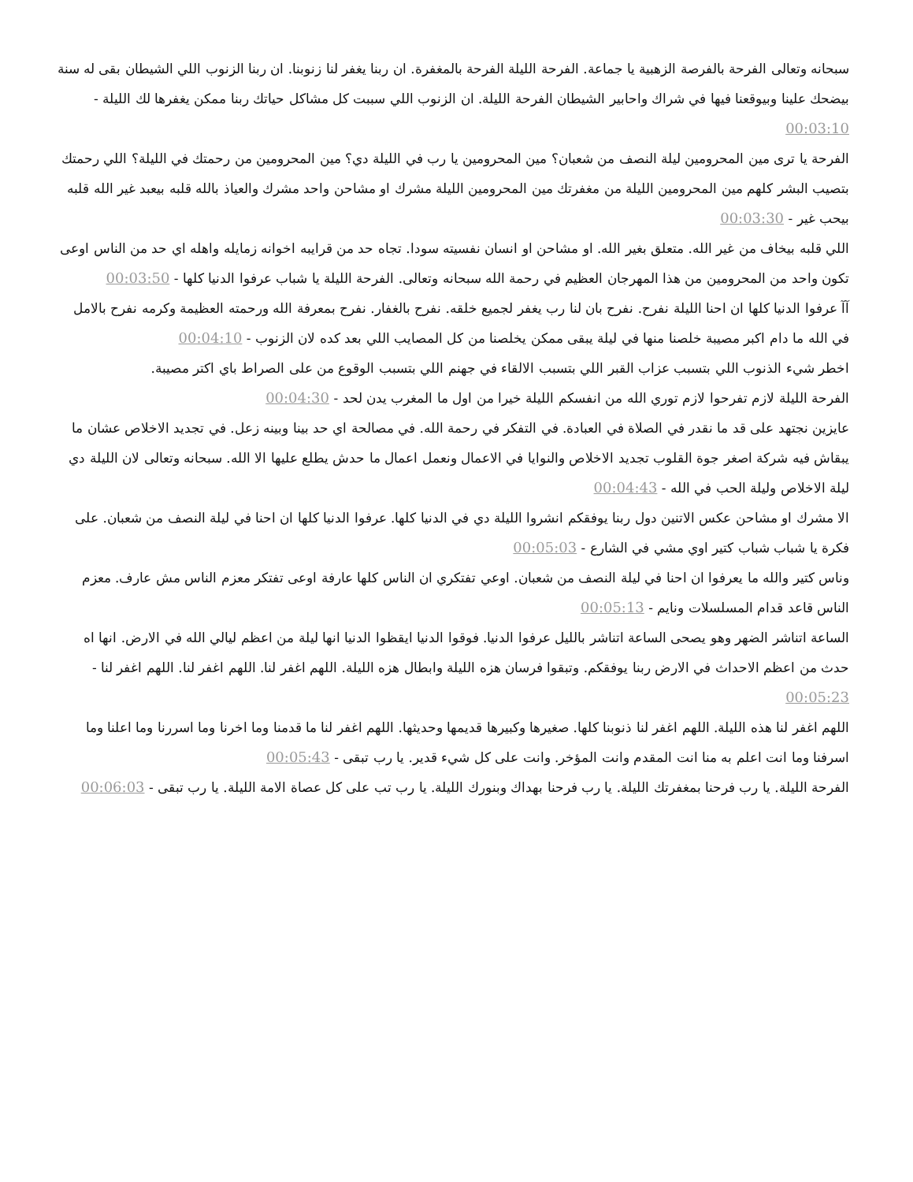سبحانه وتعالى الفرحة بالفرصة الزهبية يا جماعة. الفرحة الليلة الفرحة بالمغفرة. ان ربنا يغفر لنا زنوبنا. ان ربنا الزنوب اللي الشيطان بقى له سنة بيضحك علينا وبيوقعنا فيها في شراك واحابير الشيطان الفرحة الليلة. ان الزنوب اللي سببت كل مشاكل حياتك ربنا ممكن يغفرها لك الليلة - 00:03:10
الفرحة يا ترى مين المحرومين ليلة النصف من شعبان؟ مين المحرومين يا رب في الليلة دي؟ مين المحرومين من رحمتك في الليلة؟ اللي رحمتك بتصيب البشر كلهم مين المحرومين الليلة من مغفرتك مين المحرومين الليلة مشرك او مشاحن واحد مشرك والعياذ بالله قلبه بيعبد غير الله قلبه بيحب غير - 00:03:30
اللي قلبه بيخاف من غير الله. متعلق بغير الله. او مشاحن او انسان نفسيته سودا. تجاه حد من قرايبه اخوانه زمايله واهله اي حد من الناس اوعى تكون واحد من المحرومين من هذا المهرجان العظيم في رحمة الله سبحانه وتعالى. الفرحة الليلة يا شباب عرفوا الدنيا كلها - 00:03:50
آآ عرفوا الدنيا كلها ان احنا الليلة نفرح. نفرح بان لنا رب يغفر لجميع خلقه. نفرح بالغفار. نفرح بمعرفة الله ورحمته العظيمة وكرمه نفرح بالامل في الله ما دام اكبر مصيبة خلصنا منها في ليلة يبقى ممكن يخلصنا من كل المصايب اللي بعد كده لان الزنوب - 00:04:10
اخطر شيء الذنوب اللي بتسبب عزاب القبر اللي بتسبب الالقاء في جهنم اللي بتسبب الوقوع من على الصراط باي اكتر مصيبة.
الفرحة الليلة لازم تفرحوا لازم توري الله من انفسكم الليلة خيرا من اول ما المغرب يدن لحد - 00:04:30
عايزين نجتهد على قد ما نقدر في الصلاة في العبادة. في التفكر في رحمة الله. في مصالحة اي حد بينا وبينه زعل. في تجديد الاخلاص عشان ما يبقاش فيه شركة اصغر جوة القلوب تجديد الاخلاص والنوايا في الاعمال ونعمل اعمال ما حدش يطلع عليها الا الله. سبحانه وتعالى لان الليلة دي ليلة الاخلاص وليلة الحب في الله - 00:04:43
الا مشرك او مشاحن عكس الاتنين دول ربنا يوفقكم انشروا الليلة دي في الدنيا كلها. عرفوا الدنيا كلها ان احنا في ليلة النصف من شعبان. على فكرة يا شباب شباب كتير اوي مشي في الشارع - 00:05:03
وناس كتير والله ما يعرفوا ان احنا في ليلة النصف من شعبان. اوعي تفتكري ان الناس كلها عارفة اوعى تفتكر معزم الناس مش عارف. معزم الناس قاعد قدام المسلسلات ونايم - 00:05:13
الساعة اتناشر الضهر وهو يصحى الساعة اتناشر بالليل عرفوا الدنيا. فوقوا الدنيا ايقظوا الدنيا انها ليلة من اعظم ليالي الله في الارض. انها اه حدث من اعظم الاحداث في الارض ربنا يوفقكم. وتبقوا فرسان هزه الليلة وابطال هزه الليلة. اللهم اغفر لنا. اللهم اغفر لنا. اللهم اغفر لنا - 00:05:23
اللهم اغفر لنا هذه الليلة. اللهم اغفر لنا ذنوبنا كلها. صغيرها وكبيرها قديمها وحديثها. اللهم اغفر لنا ما قدمنا وما اخرنا وما اسررنا وما اعلنا وما اسرفنا وما انت اعلم به منا انت المقدم وانت المؤخر. وانت على كل شيء قدير. يا رب تبقى - 00:05:43
الفرحة الليلة. يا رب فرحنا بمغفرتك الليلة. يا رب فرحنا بهداك وبنورك الليلة. يا رب تب على كل عصاة الامة الليلة. يا رب تبقى - 00:06:03